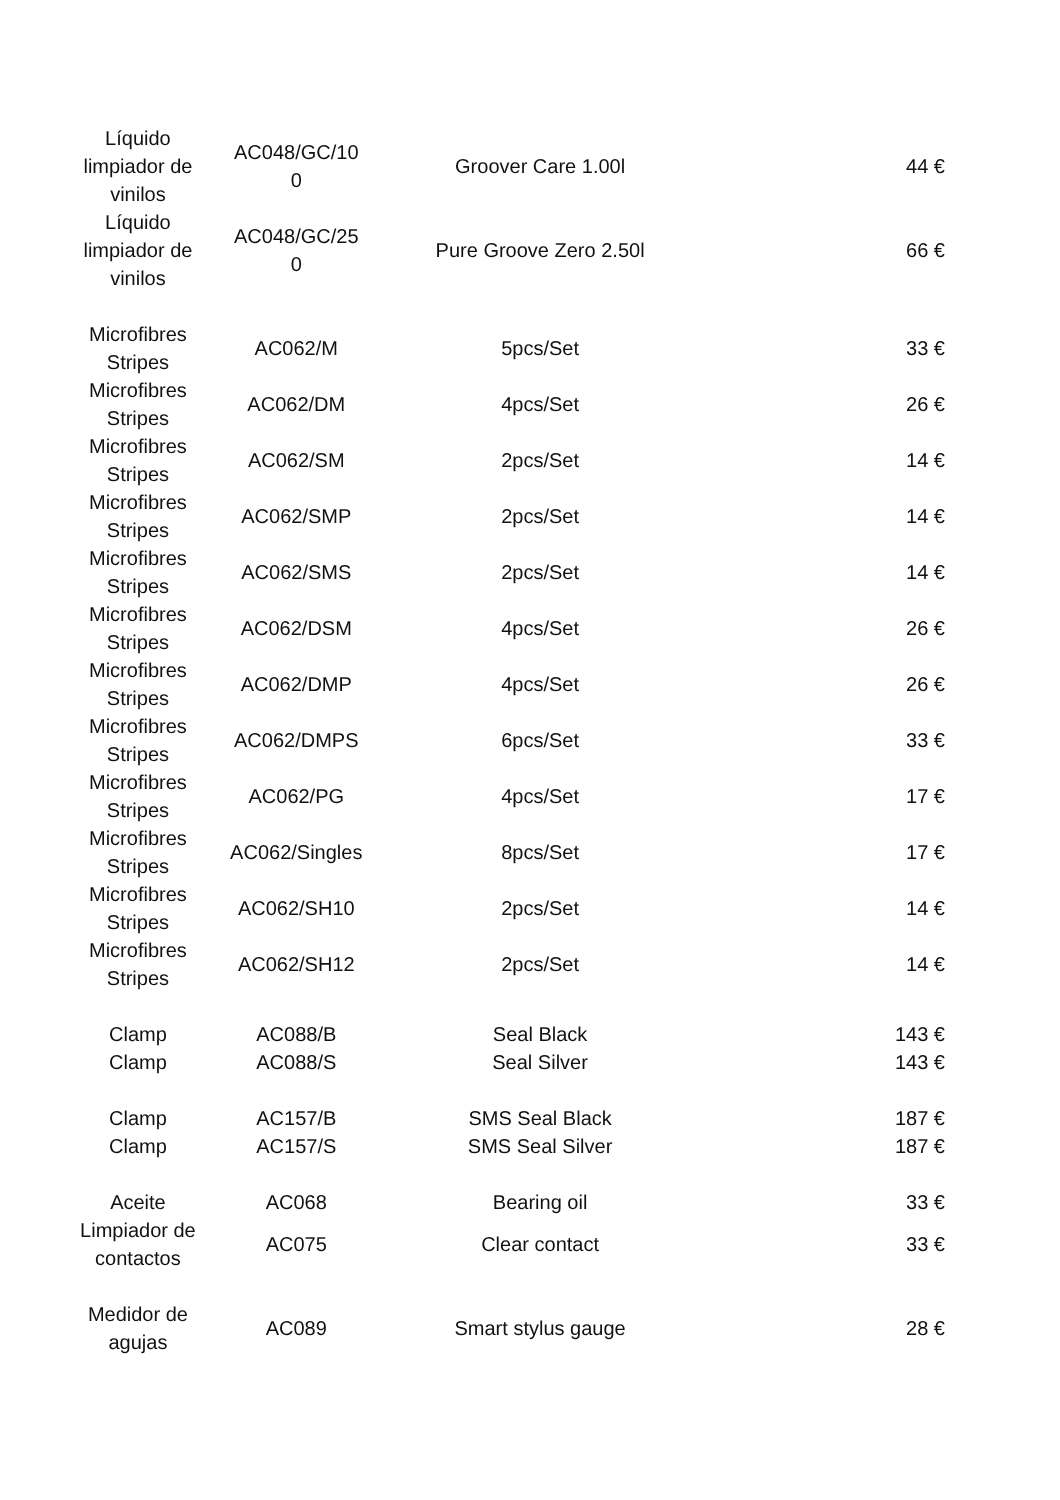| Líquido limpiador de vinilos | AC048/GC/10 0 | Groover Care 1.00l | 44 € |
| Líquido limpiador de vinilos | AC048/GC/25 0 | Pure Groove Zero 2.50l | 66 € |
| Microfibres Stripes | AC062/M | 5pcs/Set | 33 € |
| Microfibres Stripes | AC062/DM | 4pcs/Set | 26 € |
| Microfibres Stripes | AC062/SM | 2pcs/Set | 14 € |
| Microfibres Stripes | AC062/SMP | 2pcs/Set | 14 € |
| Microfibres Stripes | AC062/SMS | 2pcs/Set | 14 € |
| Microfibres Stripes | AC062/DSM | 4pcs/Set | 26 € |
| Microfibres Stripes | AC062/DMP | 4pcs/Set | 26 € |
| Microfibres Stripes | AC062/DMPS | 6pcs/Set | 33 € |
| Microfibres Stripes | AC062/PG | 4pcs/Set | 17 € |
| Microfibres Stripes | AC062/Singles | 8pcs/Set | 17 € |
| Microfibres Stripes | AC062/SH10 | 2pcs/Set | 14 € |
| Microfibres Stripes | AC062/SH12 | 2pcs/Set | 14 € |
| Clamp | AC088/B | Seal Black | 143 € |
| Clamp | AC088/S | Seal Silver | 143 € |
| Clamp | AC157/B | SMS Seal Black | 187 € |
| Clamp | AC157/S | SMS Seal Silver | 187 € |
| Aceite | AC068 | Bearing oil | 33 € |
| Limpiador de contactos | AC075 | Clear contact | 33 € |
| Medidor de agujas | AC089 | Smart stylus gauge | 28 € |